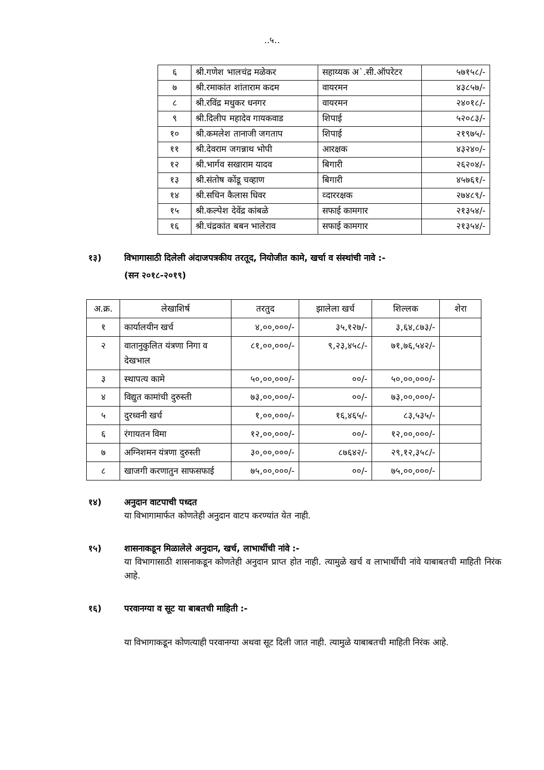..५..
| ६ | श्री.गणेश भालचंद्र मळेकर | सहाय्यक अ`.सी.ऑपरेटर | ५७१५८/- |
| ७ | श्री.रमाकांत शांताराम कदम | वायरमन | ४३८५७/- |
| ८ | श्री.रविंद्र मधुकर धनगर | वायरमन | २४०१८/- |
| ९ | श्री.दिलीप महादेव गायकवाड | शिपाई | ५२०८३/- |
| १० | श्री.कमलेश तानाजी जगताप | शिपाई | २१९७५/- |
| ११ | श्री.देवराम जगन्नाथ भोपी | आरक्षक | ४३२४०/- |
| १२ | श्री.भार्गव सखाराम यादव | बिगारी | २६२०४/- |
| १३ | श्री.संतोष कोंडू चव्हाण | बिगारी | ४५७६१/- |
| १४ | श्री.सचिन कैलास धिवर | व्दाररक्षक | २७४८९/- |
| १५ | श्री.कल्पेश देवेंद्र कांबळे | सफाई कामगार | २१३५४/- |
| १६ | श्री.चंद्रकांत बबन भालेराव | सफाई कामगार | २१३५४/- |
१३) विभागासाठी दिलेली अंदाजपत्रकीय तरतूद, नियोजीत कामे, खर्चा व संस्थांची नावे :-
(सन २०१८-२०१९)
| अ.क्र. | लेखाशिर्ष | तरतुद | झालेला खर्च | शिल्लक | शेरा |
| --- | --- | --- | --- | --- | --- |
| १ | कार्यालयीन खर्च | ४,००,०००/- | ३५,१२७/- | ३,६४,८७३/- | |
| २ | वातानुकुलित यंत्रणा निगा व देखभाल | ८१,००,०००/- | ९,२३,४५८/- | ७१,७६,५४२/- | |
| ३ | स्थापत्य कामे | ५०,००,०००/- | ००/- | ५०,००,०००/- | |
| ४ | विद्युत कामांची दुरुस्ती | ७३,००,०००/- | ००/- | ७३,००,०००/- | |
| ५ | दुरध्वनी खर्च | १,००,०००/- | १६,४६५/- | ८३,५३५/- | |
| ६ | रंगायतन विमा | १२,००,०००/- | ००/- | १२,००,०००/- | |
| ७ | अग्निशमन यंत्रणा दुरुस्ती | ३०,००,०००/- | ८७६४२/- | २९,१२,३५८/- | |
| ८ | खाजगी करणातुन साफसफाई | ७५,००,०००/- | ००/- | ७५,००,०००/- | |
१४) अनुदान वाटपाची पध्दत
या विभागामार्फत कोणतेही अनुदान वाटप करण्यांत येत नाही.
१५) शासनाकडून मिळालेले अनुदान, खर्च, लाभार्थीची नांवे :-
या विभागासाठी शासनाकडून कोणतेही अनुदान प्राप्त होत नाही. त्यामुळे खर्च व लाभार्थीची नांवे याबाबतची माहिती निरंक आहे.
१६) परवानग्या व सूट या बाबतची माहिती :-
या विभागाकडून कोणत्याही परवानग्या अथवा सूट दिली जात नाही. त्यामुळे याबाबतची माहिती निरंक आहे.